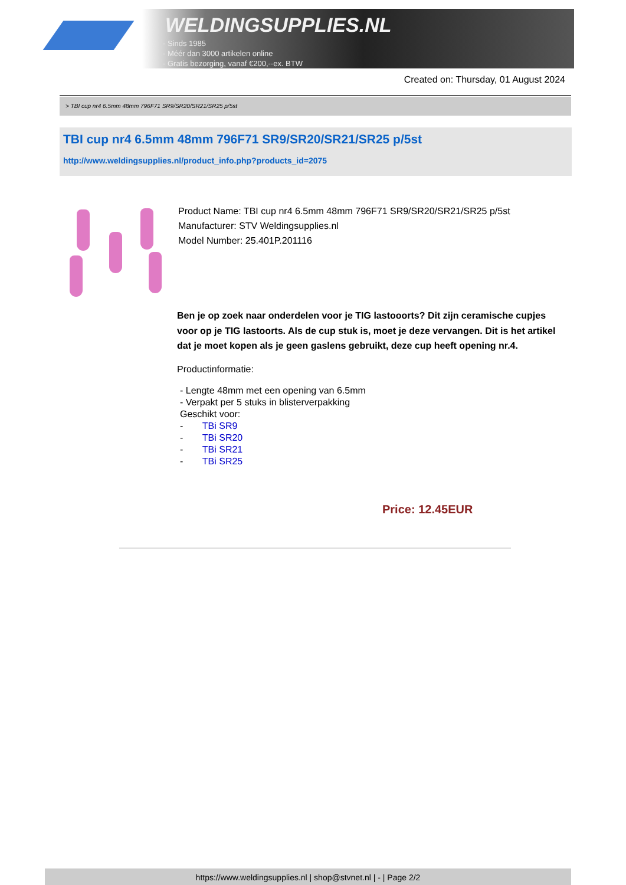WELDINGSUPPLIES.NL
- Sinds 1985
- Méér dan 3000 artikelen online
- Gratis bezorging, vanaf €200,--ex. BTW
Created on: Thursday, 01 August 2024
> TBI cup nr4 6.5mm 48mm 796F71 SR9/SR20/SR21/SR25 p/5st
TBI cup nr4 6.5mm 48mm 796F71 SR9/SR20/SR21/SR25 p/5st
http://www.weldingsupplies.nl/product_info.php?products_id=2075
Product Name: TBI cup nr4 6.5mm 48mm 796F71 SR9/SR20/SR21/SR25 p/5st
Manufacturer: STV Weldingsupplies.nl
Model Number: 25.401P.201116
Ben je op zoek naar onderdelen voor je TIG lastooorts? Dit zijn ceramische cupjes voor op je TIG lastoorts. Als de cup stuk is, moet je deze vervangen. Dit is het artikel dat je moet kopen als je geen gaslens gebruikt, deze cup heeft opening nr.4.
Productinformatie:
- Lengte 48mm met een opening van 6.5mm
- Verpakt per 5 stuks in blisterverpakking
Geschikt voor:
- TBi SR9
- TBi SR20
- TBi SR21
- TBi SR25
Price: 12.45EUR
https://www.weldingsupplies.nl | shop@stvnet.nl | - | Page 2/2